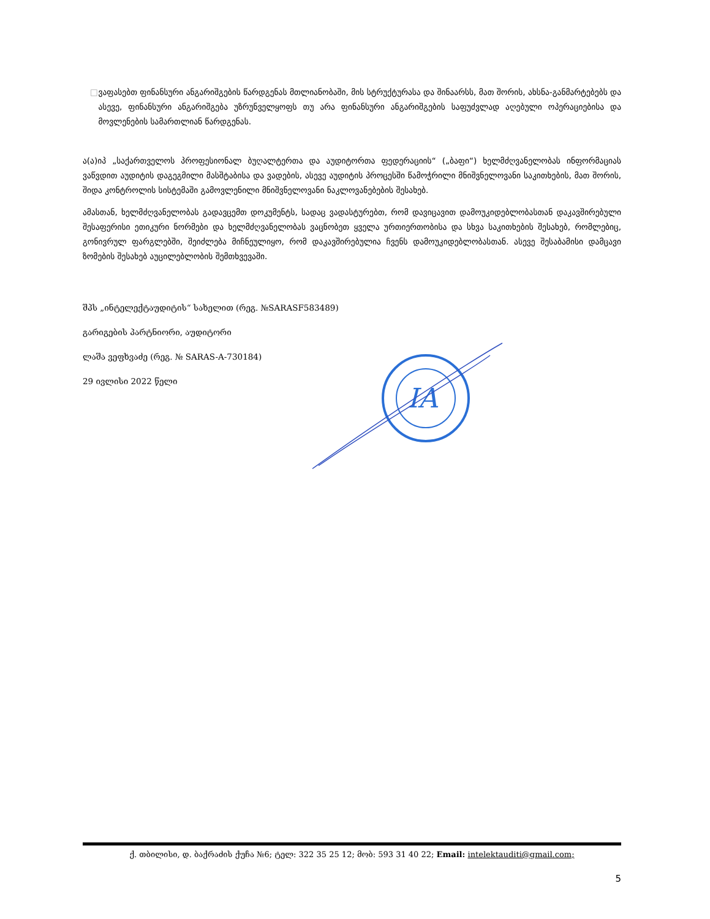□ ვაფასებთ ფინანსური ანგარიშგების წარდგენას მთლიანობაში, მის სტრუქტურასა და შინაარსს, მათ შორის, ახსნა-განმარტებებს და ასევე, ფინანსური ანგარიშგება უზრუნველყოფს თუ არა ფინანსური ანგარიშგების საფუძვლად აღებული ოპერაციებისა და მოვლენების სამართლიან წარდგენას.
ა(ა)იპ „საქართველოს პროფესიონალ ბუღალტერთა და აუდიტორთა ფედერაციის“ („ბაფი“) ხელმძღვანელობას ინფორმაციას ვაწვდით აუდიტის დაგეგმილი მასშტაბისა და ვადების, ასევე აუდიტის პროცესში წამოჭრილი მნიშვნელოვანი საკითხების, მათ შორის, შიდა კონტროლის სისტემაში გამოვლენილი მნიშვნელოვანი ნაკლოვანებების შესახებ.
ამასთან, ხელმძღვანელობას გადავცემთ დოკუმენტს, სადაც ვადასტურებთ, რომ დავიცავით დამოუკიდებლობასთან დაკავშირებული შესაფერისი ეთიკური ნორმები და ხელმძღვანელობას ვაცნობეთ ყველა ურთიერთობისა და სხვა საკითხების შესახებ, რომლებიც, გონივრულ ფარგლებში, შეიძლება მიჩნეულიყო, რომ დაკავშირებულია ჩვენს დამოუკიდებლობასთან. ასევე შესაბამისი დამცავი ზომების შესახებ აუცილებლობის შემთხვევაში.
შპს „ინტელექტაუდიტის“ სახელით (რეგ. №SARASF583489)
გარიგების პარტნიორი, აუდიტორი
ლაშა ვეფხვაძე (რეგ. № SARAS-A-730184)
29 ივლისი 2022 წელი
IA
ქ. თბილისი, დ. ბაქრაძის ქუჩა №6; ტელ: 322 35 25 12; მობ: 593 31 40 22; Email: intelektauditi@gmail.com;
5